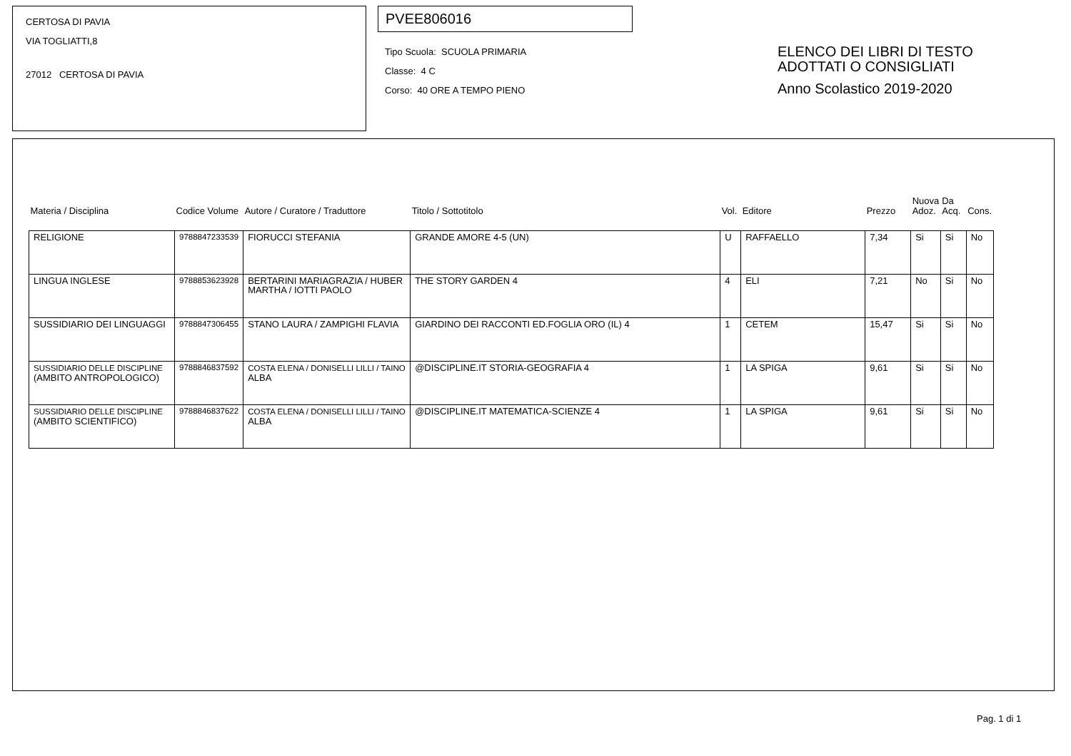CERTOSA DI PAVIA
VIA TOGLIATTI,8
27012 CERTOSA DI PAVIA
PVEE806016
Tipo Scuola: SCUOLA PRIMARIA
Classe: 4 C
Corso: 40 ORE A TEMPO PIENO
ELENCO DEI LIBRI DI TESTO
ADOTTATI O CONSIGLIATI
Anno Scolastico 2019-2020
| Materia / Disciplina | Codice Volume | Autore / Curatore / Traduttore | Titolo / Sottotitolo | Vol. | Editore | Prezzo | Nuova Adoz. | Da Acq. | Cons. |
| --- | --- | --- | --- | --- | --- | --- | --- | --- | --- |
| RELIGIONE | 9788847233539 | FIORUCCI STEFANIA | GRANDE AMORE 4-5 (UN) | U | RAFFAELLO | 7,34 | Si | Si | No |
| LINGUA INGLESE | 9788853623928 | BERTARINI MARIAGRAZIA / HUBER MARTHA / IOTTI PAOLO | THE STORY GARDEN 4 | 4 | ELI | 7,21 | No | Si | No |
| SUSSIDIARIO DEI LINGUAGGI | 9788847306455 | STANO LAURA / ZAMPIGHI FLAVIA | GIARDINO DEI RACCONTI ED.FOGLIA ORO (IL) 4 | 1 | CETEM | 15,47 | Si | Si | No |
| SUSSIDIARIO DELLE DISCIPLINE (AMBITO ANTROPOLOGICO) | 9788846837592 | COSTA ELENA / DONISELLI LILLI / TAINO ALBA | @DISCIPLINE.IT STORIA-GEOGRAFIA 4 | 1 | LA SPIGA | 9,61 | Si | Si | No |
| SUSSIDIARIO DELLE DISCIPLINE (AMBITO SCIENTIFICO) | 9788846837622 | COSTA ELENA / DONISELLI LILLI / TAINO ALBA | @DISCIPLINE.IT MATEMATICA-SCIENZE 4 | 1 | LA SPIGA | 9,61 | Si | Si | No |
Pag. 1 di 1